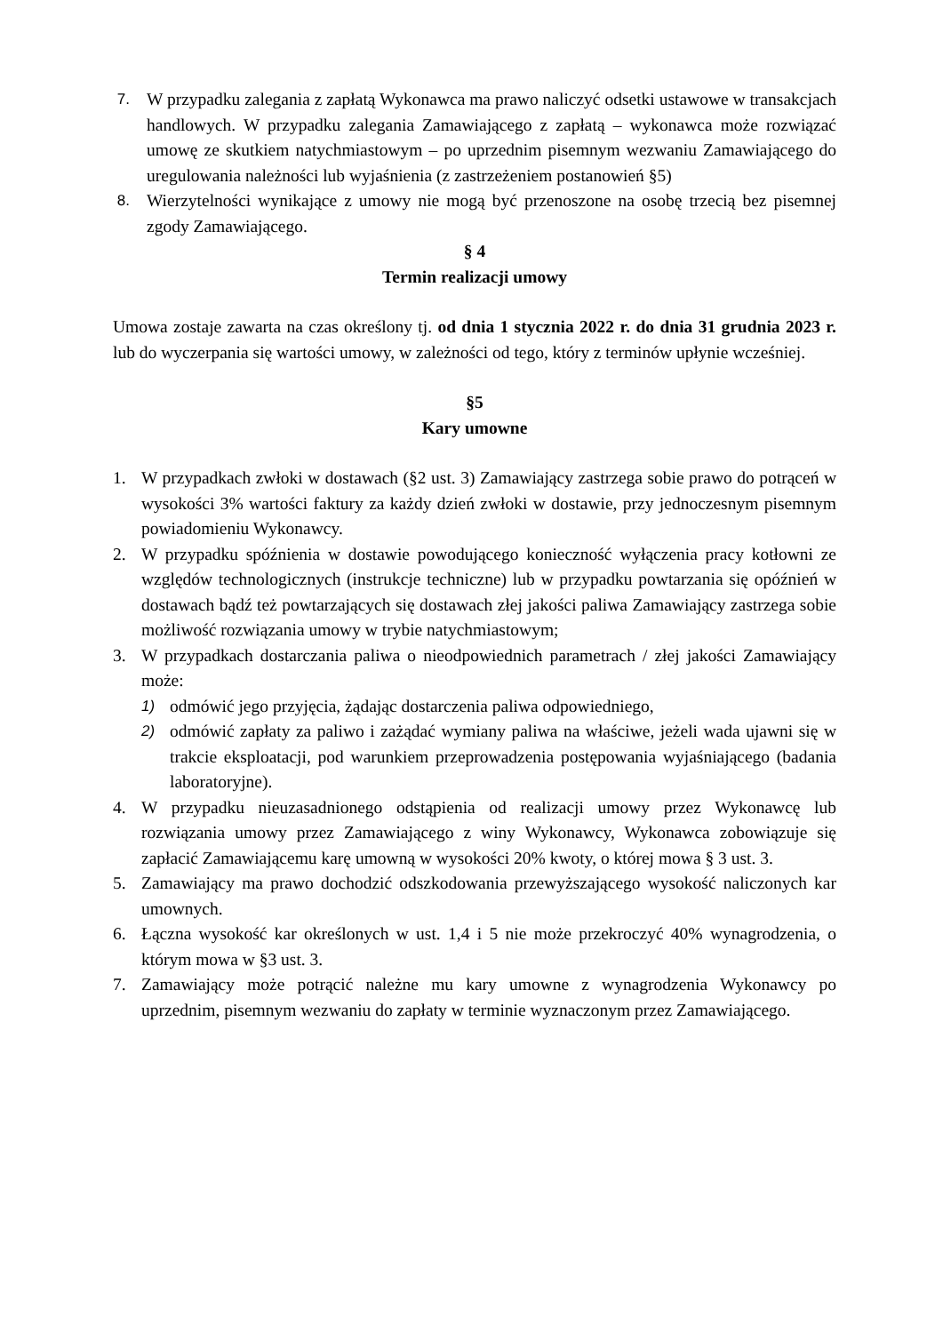7. W przypadku zalegania z zapłatą Wykonawca ma prawo naliczyć odsetki ustawowe w transakcjach handlowych. W przypadku zalegania Zamawiającego z zapłatą – wykonawca może rozwiązać umowę ze skutkiem natychmiastowym – po uprzednim pisemnym wezwaniu Zamawiającego do uregulowania należności lub wyjaśnienia (z zastrzeżeniem postanowień §5)
8. Wierzytelności wynikające z umowy nie mogą być przenoszone na osobę trzecią bez pisemnej zgody Zamawiającego.
§ 4
Termin realizacji umowy
Umowa zostaje zawarta na czas określony tj. od dnia 1 stycznia 2022 r. do dnia 31 grudnia 2023 r. lub do wyczerpania się wartości umowy, w zależności od tego, który z terminów upłynie wcześniej.
§5
Kary umowne
1. W przypadkach zwłoki w dostawach (§2 ust. 3) Zamawiający zastrzega sobie prawo do potrąceń w wysokości 3% wartości faktury za każdy dzień zwłoki w dostawie, przy jednoczesnym pisemnym powiadomieniu Wykonawcy.
2. W przypadku spóźnienia w dostawie powodującego konieczność wyłączenia pracy kotłowni ze względów technologicznych (instrukcje techniczne) lub w przypadku powtarzania się opóźnień w dostawach bądź też powtarzających się dostawach złej jakości paliwa Zamawiający zastrzega sobie możliwość rozwiązania umowy w trybie natychmiastowym;
3. W przypadkach dostarczania paliwa o nieodpowiednich parametrach / złej jakości Zamawiający może:
1) odmówić jego przyjęcia, żądając dostarczenia paliwa odpowiedniego,
2) odmówić zapłaty za paliwo i zażądać wymiany paliwa na właściwe, jeżeli wada ujawni się w trakcie eksploatacji, pod warunkiem przeprowadzenia postępowania wyjaśniającego (badania laboratoryjne).
4. W przypadku nieuzasadnionego odstąpienia od realizacji umowy przez Wykonawcę lub rozwiązania umowy przez Zamawiającego z winy Wykonawcy, Wykonawca zobowiązuje się zapłacić Zamawiającemu karę umowną w wysokości 20% kwoty, o której mowa § 3 ust. 3.
5. Zamawiający ma prawo dochodzić odszkodowania przewyższającego wysokość naliczonych kar umownych.
6. Łączna wysokość kar określonych w ust. 1,4 i 5 nie może przekroczyć 40% wynagrodzenia, o którym mowa w §3 ust. 3.
7. Zamawiający może potrącić należne mu kary umowne z wynagrodzenia Wykonawcy po uprzednim, pisemnym wezwaniu do zapłaty w terminie wyznaczonym przez Zamawiającego.